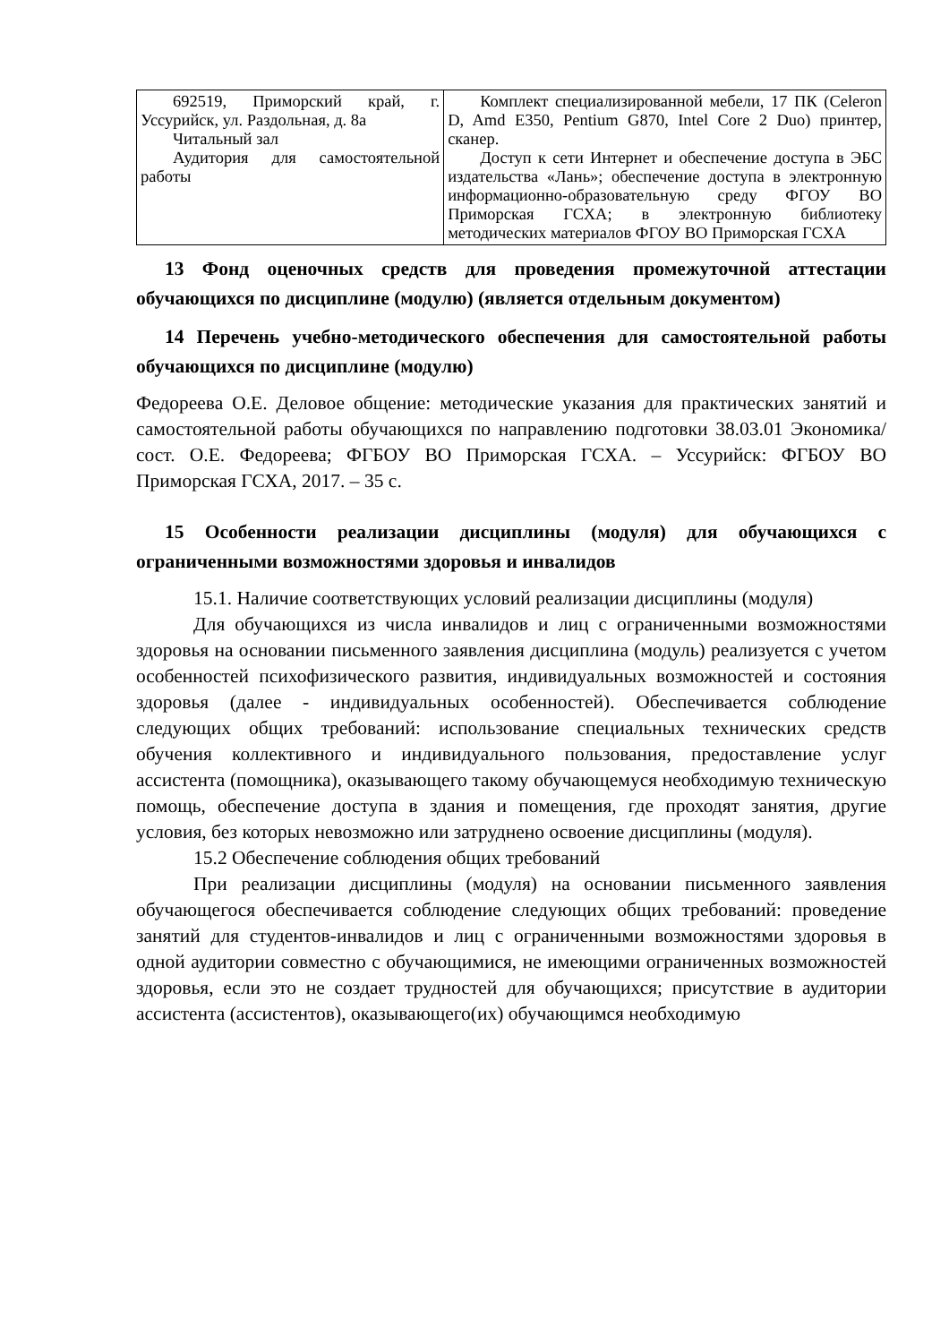| 692519, Приморский край, г. Уссурийск, ул. Раздольная, д. 8а Читальный зал Аудитория для самостоятельной работы | Комплект специализированной мебели, 17 ПК (Celeron D, Amd E350, Pentium G870, Intel Core 2 Duo) принтер, сканер. Доступ к сети Интернет и обеспечение доступа в ЭБС издательства «Лань»; обеспечение доступа в электронную информационно-образовательную среду ФГОУ ВО Приморская ГСХА; в электронную библиотеку методических материалов ФГОУ ВО Приморская ГСХА |
13 Фонд оценочных средств для проведения промежуточной аттестации обучающихся по дисциплине (модулю) (является отдельным документом)
14 Перечень учебно-методического обеспечения для самостоятельной работы обучающихся по дисциплине (модулю)
Федореева О.Е. Деловое общение: методические указания для практических занятий и самостоятельной работы обучающихся по направлению подготовки 38.03.01 Экономика/ сост. О.Е. Федореева; ФГБОУ ВО Приморская ГСХА. – Уссурийск: ФГБОУ ВО Приморская ГСХА, 2017. – 35 с.
15 Особенности реализации дисциплины (модуля) для обучающихся с ограниченными возможностями здоровья и инвалидов
15.1. Наличие соответствующих условий реализации дисциплины (модуля)
Для обучающихся из числа инвалидов и лиц с ограниченными возможностями здоровья на основании письменного заявления дисциплина (модуль) реализуется с учетом особенностей психофизического развития, индивидуальных возможностей и состояния здоровья (далее - индивидуальных особенностей). Обеспечивается соблюдение следующих общих требований: использование специальных технических средств обучения коллективного и индивидуального пользования, предоставление услуг ассистента (помощника), оказывающего такому обучающемуся необходимую техническую помощь, обеспечение доступа в здания и помещения, где проходят занятия, другие условия, без которых невозможно или затруднено освоение дисциплины (модуля).
15.2 Обеспечение соблюдения общих требований
При реализации дисциплины (модуля) на основании письменного заявления обучающегося обеспечивается соблюдение следующих общих требований: проведение занятий для студентов-инвалидов и лиц с ограниченными возможностями здоровья в одной аудитории совместно с обучающимися, не имеющими ограниченных возможностей здоровья, если это не создает трудностей для обучающихся; присутствие в аудитории ассистента (ассистентов), оказывающего(их) обучающимся необходимую